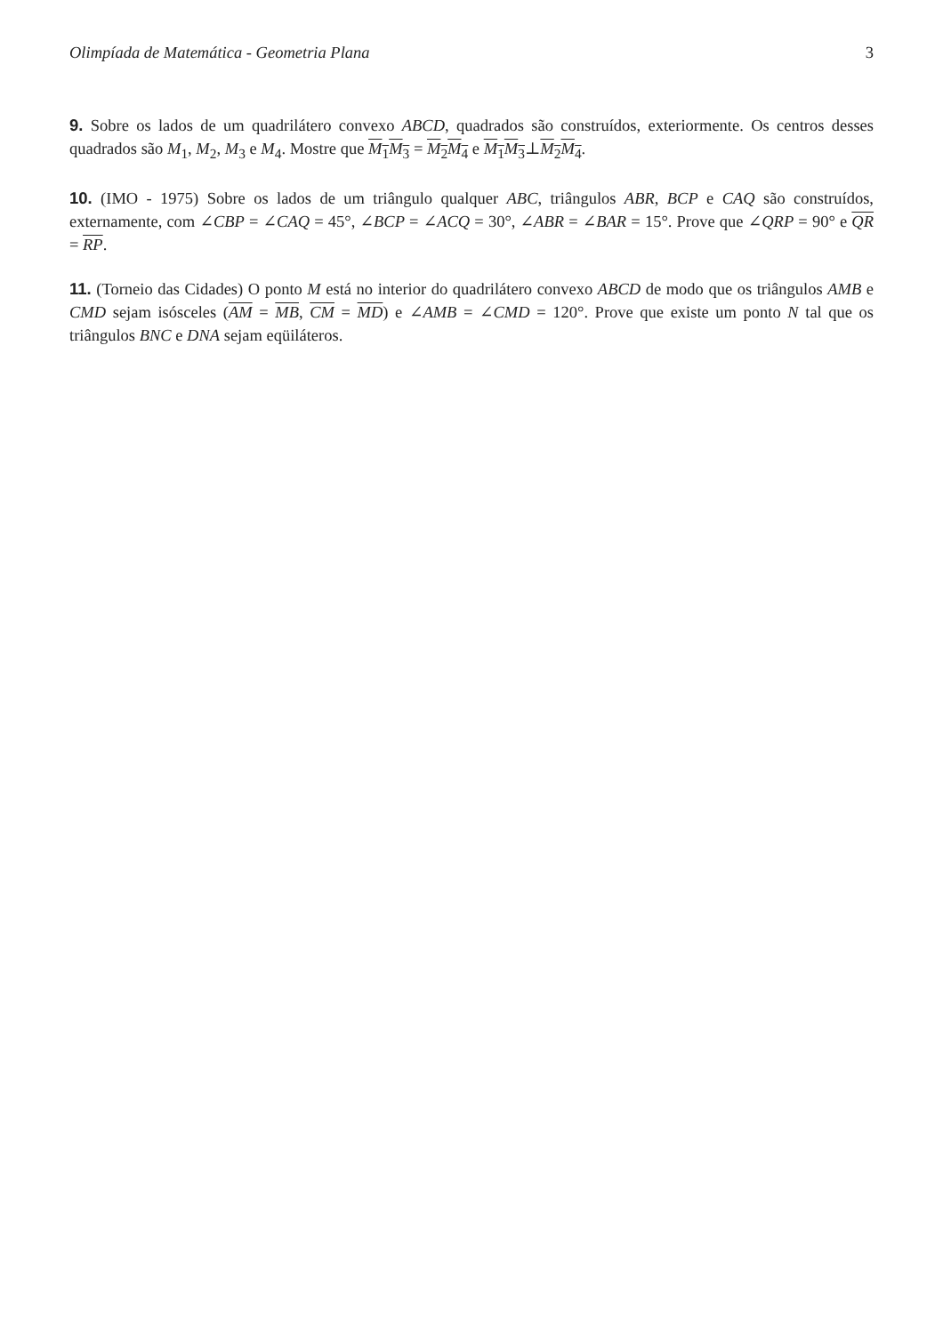Olimpíada de Matemática - Geometria Plana 3
9. Sobre os lados de um quadrilátero convexo ABCD, quadrados são construídos, exteriormente. Os centros desses quadrados são M<sub>1</sub>, M<sub>2</sub>, M<sub>3</sub> e M<sub>4</sub>. Mostre que M<sub>1</sub>M<sub>3</sub> = M<sub>2</sub>M<sub>4</sub> e M<sub>1</sub>M<sub>3</sub>⊥M<sub>2</sub>M<sub>4</sub>.
10. (IMO - 1975) Sobre os lados de um triângulo qualquer ABC, triângulos ABR, BCP e CAQ são construídos, externamente, com ∠CBP = ∠CAQ = 45°, ∠BCP = ∠ACQ = 30°, ∠ABR = ∠BAR = 15°. Prove que ∠QRP = 90° e QR = RP.
11. (Torneio das Cidades) O ponto M está no interior do quadrilátero convexo ABCD de modo que os triângulos AMB e CMD sejam isósceles (AM = MB, CM = MD) e ∠AMB = ∠CMD = 120°. Prove que existe um ponto N tal que os triângulos BNC e DNA sejam eqüiláteros.